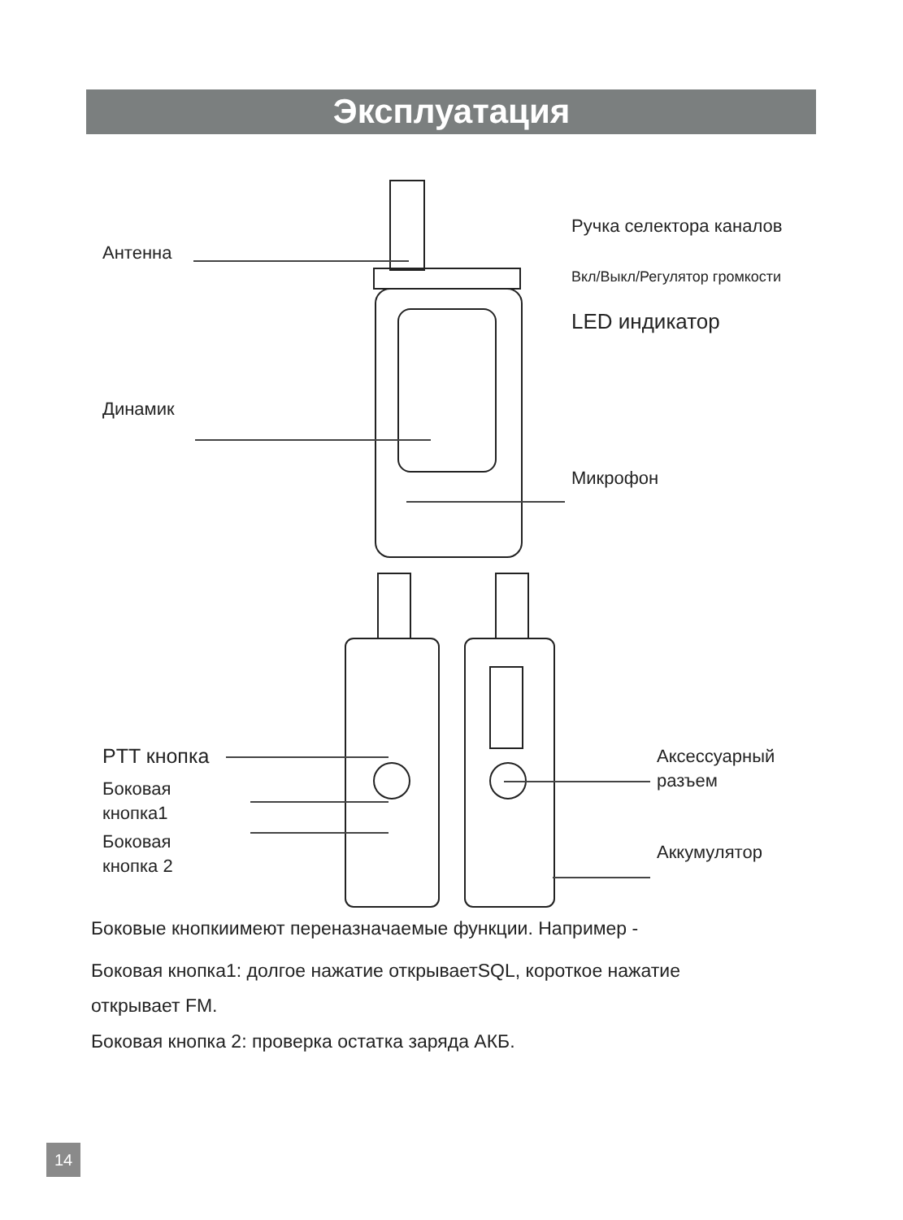Эксплуатация
Антенна
Ручка селектора каналов
Вкл/Выкл/Регулятор громкости
LED индикатор
Динамик
Микрофон
PTT кнопка
Боковая
кнопка1
Боковая
кнопка 2
Аксессуарный
разъем
Аккумулятор
Боковые кнопкиимеют переназначаемые функции. Например -
Боковая кнопка1: долгое нажатие открываетSQL, короткое нажатие
открывает FM.
Боковая кнопка 2: проверка остатка заряда АКБ.
14